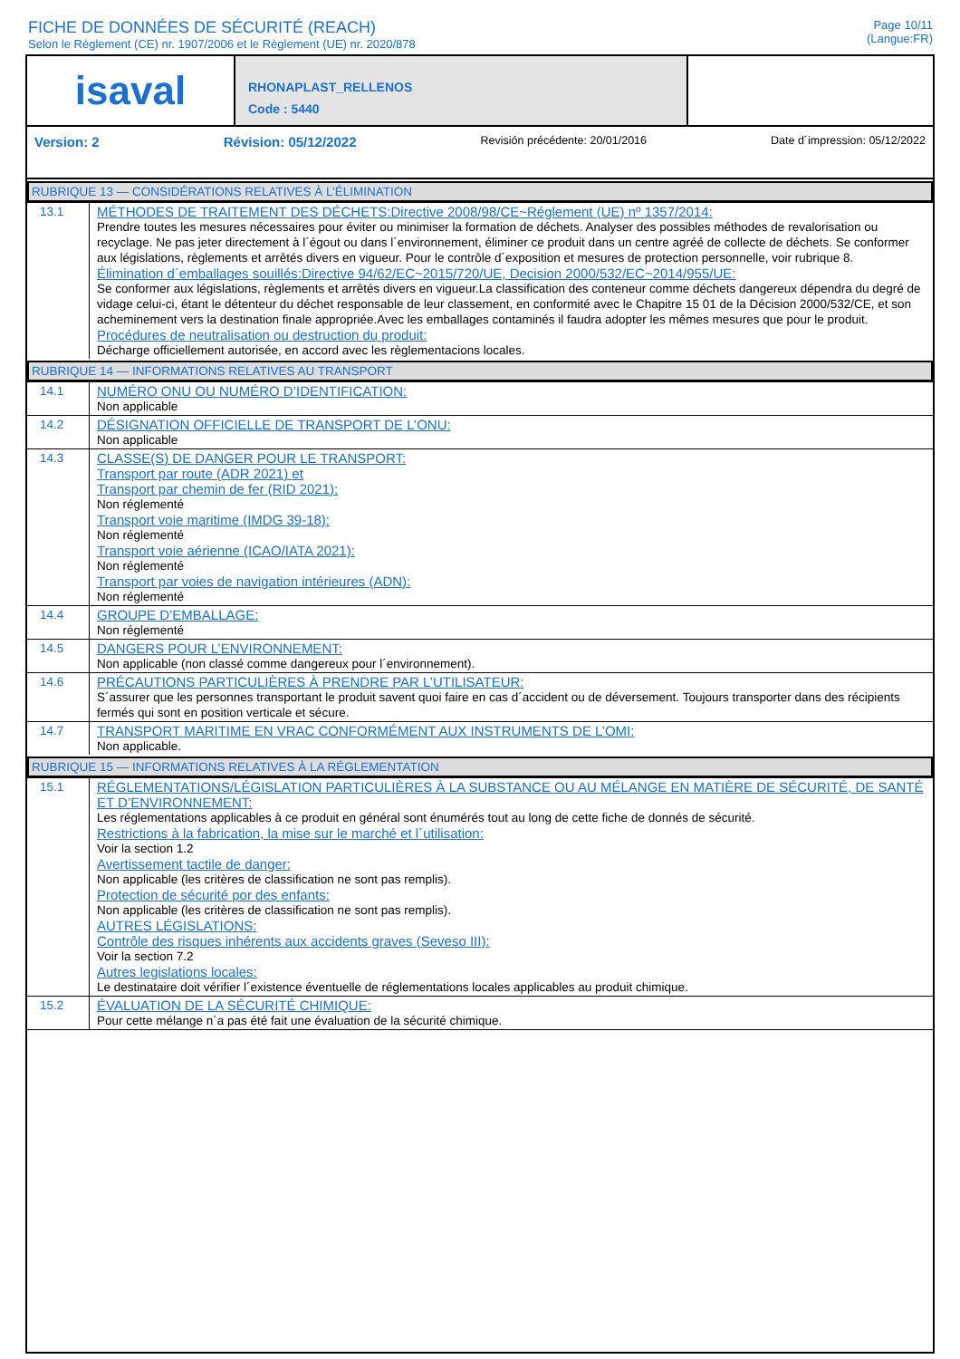FICHE DE DONNÉES DE SÉCURITÉ (REACH)
Selon le Règlement (CE) nr. 1907/2006 et le Règlement (UE) nr. 2020/878
Page 10/11
(Langue:FR)
isaval
RHONAPLAST_RELLENOS
Code : 5440
Version: 2 Révision: 05/12/2022 Revisión précédente: 20/01/2016 Date d´impression: 05/12/2022
RUBRIQUE 13 — CONSIDÉRATIONS RELATIVES À L’ÉLIMINATION
| 13.1 | MÉTHODES DE TRAITEMENT DES DÉCHETS:Directive 2008/98/CE~Réglement (UE) nº 1357/2014: Prendre toutes les mesures nécessaires pour éviter ou minimiser la formation de déchets. Analyser des possibles méthodes de revalorisation ou recyclage. Ne pas jeter directement à l´égout ou dans l´environnement, éliminer ce produit dans un centre agréé de collecte de déchets. Se conformer aux législations, règlements et arrêtés divers en vigueur. Pour le contrôle d´exposition et mesures de protection personnelle, voir rubrique 8. Élimination d´emballages souillés:Directive 94/62/EC~2015/720/UE, Decision 2000/532/EC~2014/955/UE: Se conformer aux législations, règlements et arrêtés divers en vigueur.La classification des conteneur comme déchets dangereux dépendra du degré de vidage celui-ci, étant le détenteur du déchet responsable de leur classement, en conformité avec le Chapitre 15 01 de la Décision 2000/532/CE, et son acheminement vers la destination finale appropriée.Avec les emballages contaminés il faudra adopter les mêmes mesures que pour le produit. Procédures de neutralisation ou destruction du produit: Décharge officiellement autorisée, en accord avec les règlementacions locales. |
RUBRIQUE 14 — INFORMATIONS RELATIVES AU TRANSPORT
| 14.1 | NUMÉRO ONU OU NUMÉRO D’IDENTIFICATION: Non applicable |
| 14.2 | DÉSIGNATION OFFICIELLE DE TRANSPORT DE L’ONU: Non applicable |
| 14.3 | CLASSE(S) DE DANGER POUR LE TRANSPORT: Transport par route (ADR 2021) et Transport par chemin de fer (RID 2021): Non réglementé Transport voie maritime (IMDG 39-18): Non réglementé Transport voie aérienne (ICAO/IATA 2021): Non réglementé Transport par voies de navigation intérieures (ADN): Non réglementé |
| 14.4 | GROUPE D’EMBALLAGE: Non réglementé |
| 14.5 | DANGERS POUR L’ENVIRONNEMENT: Non applicable (non classé comme dangereux pour l´environnement). |
| 14.6 | PRÉCAUTIONS PARTICULIÈRES À PRENDRE PAR L’UTILISATEUR: S´assurer que les personnes transportant le produit savent quoi faire en cas d´accident ou de déversement. Toujours transporter dans des récipients fermés qui sont en position verticale et sécure. |
| 14.7 | TRANSPORT MARITIME EN VRAC CONFORMÉMENT AUX INSTRUMENTS DE L’OMI: Non applicable. |
RUBRIQUE 15 — INFORMATIONS RELATIVES À LA RÉGLEMENTATION
| 15.1 | RÉGLEMENTATIONS/LÉGISLATION PARTICULIÈRES À LA SUBSTANCE OU AU MÉLANGE EN MATIÈRE DE SÉCURITÉ, DE SANTÉ ET D’ENVIRONNEMENT: Les réglementations applicables à ce produit en général sont énumérés tout au long de cette fiche de donnés de sécurité. Restrictions à la fabrication, la mise sur le marché et l´utilisation: Voir la section 1.2 Avertissement tactile de danger: Non applicable (les critères de classification ne sont pas remplis). Protection de sécurité por des enfants: Non applicable (les critères de classification ne sont pas remplis). AUTRES LÉGISLATIONS: Contrôle des risques inhérents aux accidents graves (Seveso III): Voir la section 7.2 Autres legislations locales: Le destinataire doit vérifier l´existence éventuelle de réglementations locales applicables au produit chimique. |
| 15.2 | ÉVALUATION DE LA SÉCURITÉ CHIMIQUE: Pour cette mélange n´a pas été fait une évaluation de la sécurité chimique. |